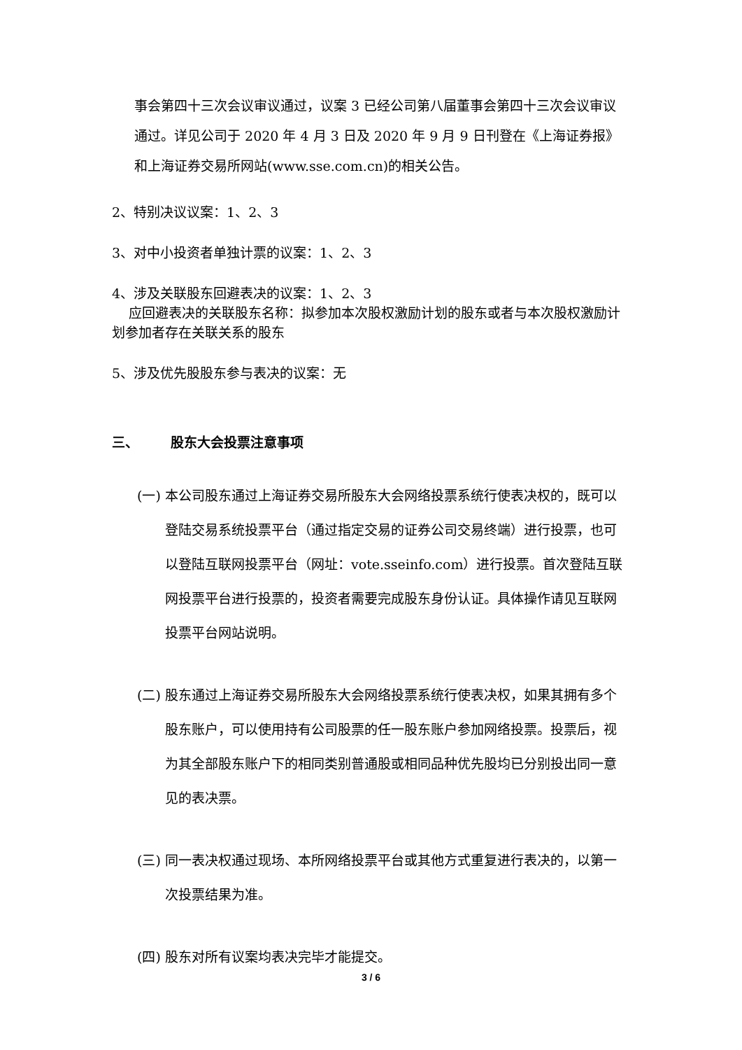事会第四十三次会议审议通过，议案 3 已经公司第八届董事会第四十三次会议审议通过。详见公司于 2020 年 4 月 3 日及 2020 年 9 月 9 日刊登在《上海证券报》和上海证券交易所网站(www.sse.com.cn)的相关公告。
2、特别决议议案：1、2、3
3、对中小投资者单独计票的议案：1、2、3
4、涉及关联股东回避表决的议案：1、2、3
应回避表决的关联股东名称：拟参加本次股权激励计划的股东或者与本次股权激励计划参加者存在关联关系的股东
5、涉及优先股股东参与表决的议案：无
三、 股东大会投票注意事项
(一) 本公司股东通过上海证券交易所股东大会网络投票系统行使表决权的，既可以登陆交易系统投票平台（通过指定交易的证券公司交易终端）进行投票，也可以登陆互联网投票平台（网址：vote.sseinfo.com）进行投票。首次登陆互联网投票平台进行投票的，投资者需要完成股东身份认证。具体操作请见互联网投票平台网站说明。
(二) 股东通过上海证券交易所股东大会网络投票系统行使表决权，如果其拥有多个股东账户，可以使用持有公司股票的任一股东账户参加网络投票。投票后，视为其全部股东账户下的相同类别普通股或相同品种优先股均已分别投出同一意见的表决票。
(三) 同一表决权通过现场、本所网络投票平台或其他方式重复进行表决的，以第一次投票结果为准。
(四) 股东对所有议案均表决完毕才能提交。
3 / 6